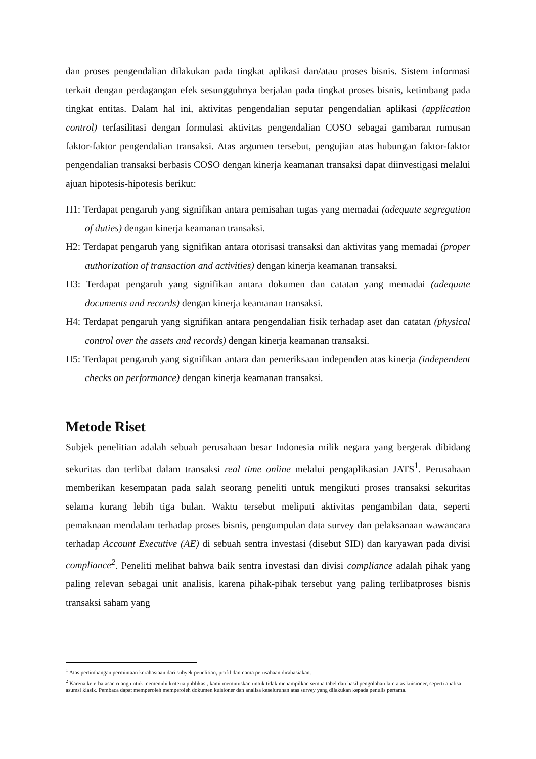dan proses pengendalian dilakukan pada tingkat aplikasi dan/atau proses bisnis. Sistem informasi terkait dengan perdagangan efek sesungguhnya berjalan pada tingkat proses bisnis, ketimbang pada tingkat entitas. Dalam hal ini, aktivitas pengendalian seputar pengendalian aplikasi (application control) terfasilitasi dengan formulasi aktivitas pengendalian COSO sebagai gambaran rumusan faktor-faktor pengendalian transaksi. Atas argumen tersebut, pengujian atas hubungan faktor-faktor pengendalian transaksi berbasis COSO dengan kinerja keamanan transaksi dapat diinvestigasi melalui ajuan hipotesis-hipotesis berikut:
H1: Terdapat pengaruh yang signifikan antara pemisahan tugas yang memadai (adequate segregation of duties) dengan kinerja keamanan transaksi.
H2: Terdapat pengaruh yang signifikan antara otorisasi transaksi dan aktivitas yang memadai (proper authorization of transaction and activities) dengan kinerja keamanan transaksi.
H3: Terdapat pengaruh yang signifikan antara dokumen dan catatan yang memadai (adequate documents and records) dengan kinerja keamanan transaksi.
H4: Terdapat pengaruh yang signifikan antara pengendalian fisik terhadap aset dan catatan (physical control over the assets and records) dengan kinerja keamanan transaksi.
H5: Terdapat pengaruh yang signifikan antara dan pemeriksaan independen atas kinerja (independent checks on performance) dengan kinerja keamanan transaksi.
Metode Riset
Subjek penelitian adalah sebuah perusahaan besar Indonesia milik negara yang bergerak dibidang sekuritas dan terlibat dalam transaksi real time online melalui pengaplikasian JATS<sup>1</sup>. Perusahaan memberikan kesempatan pada salah seorang peneliti untuk mengikuti proses transaksi sekuritas selama kurang lebih tiga bulan. Waktu tersebut meliputi aktivitas pengambilan data, seperti pemaknaan mendalam terhadap proses bisnis, pengumpulan data survey dan pelaksanaan wawancara terhadap Account Executive (AE) di sebuah sentra investasi (disebut SID) dan karyawan pada divisi compliance<sup>2</sup>. Peneliti melihat bahwa baik sentra investasi dan divisi compliance adalah pihak yang paling relevan sebagai unit analisis, karena pihak-pihak tersebut yang paling terlibatproses bisnis transaksi saham yang
<sup>1</sup> Atas pertimbangan permintaan kerahasiaan dari subyek penelitian, profil dan nama perusahaan dirahasiakan.
<sup>2</sup> Karena keterbatasan ruang untuk memenuhi kriteria publikasi, kami memutuskan untuk tidak menampilkan semua tabel dan hasil pengolahan lain atas kuisioner, seperti analisa asumsi klasik. Pembaca dapat memperoleh memperoleh dokumen kuisioner dan analisa keseluruhan atas survey yang dilakukan kepada penulis pertama.